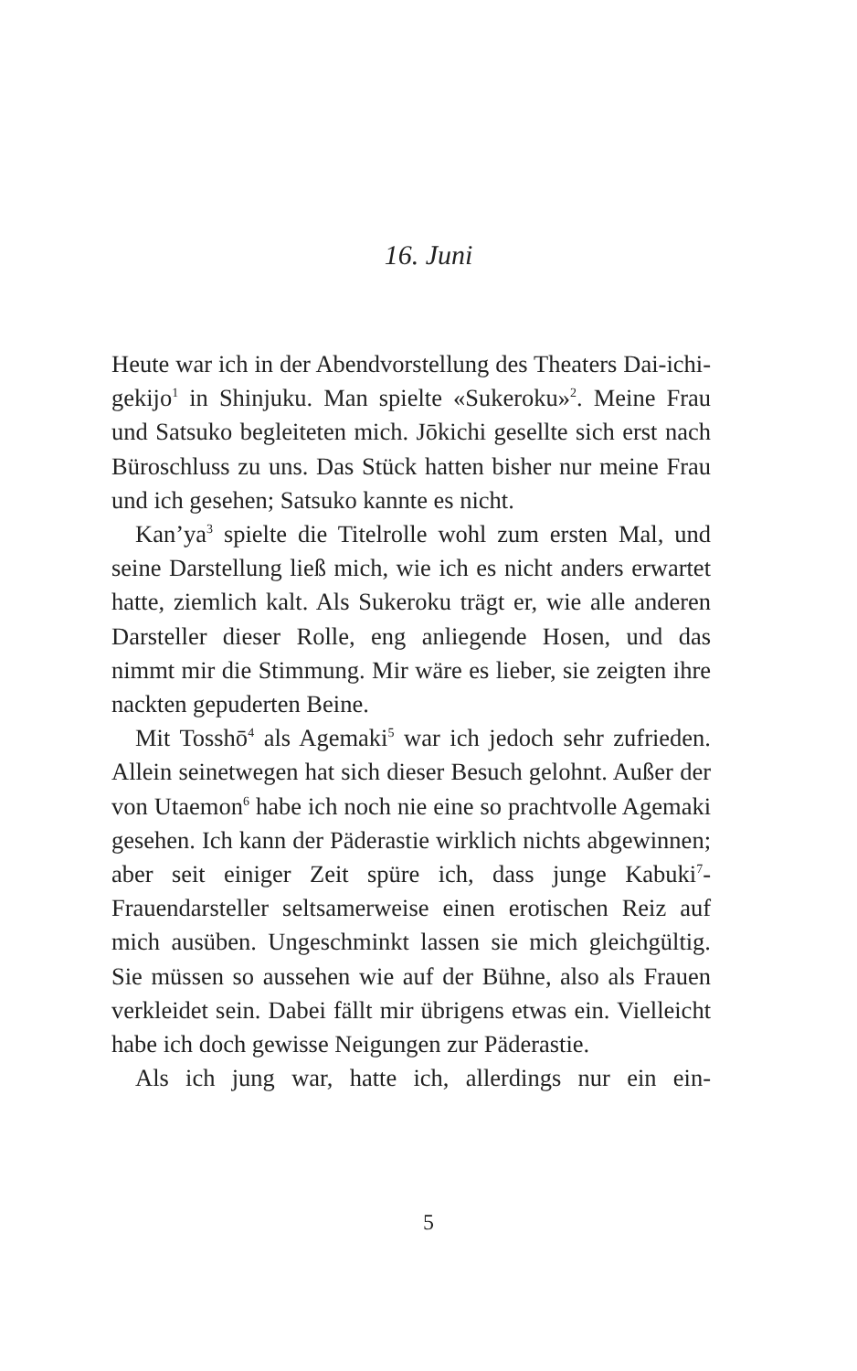16. Juni
Heute war ich in der Abendvorstellung des Theaters Dai-ichi-gekijo<sup>1</sup> in Shinjuku. Man spielte «Sukeroku»<sup>2</sup>. Meine Frau und Satsuko begleiteten mich. Jōkichi gesellte sich erst nach Büroschluss zu uns. Das Stück hatten bisher nur meine Frau und ich gesehen; Satsuko kannte es nicht.
Kan’ya<sup>3</sup> spielte die Titelrolle wohl zum ersten Mal, und seine Darstellung ließ mich, wie ich es nicht anders erwartet hatte, ziemlich kalt. Als Sukeroku trägt er, wie alle anderen Darsteller dieser Rolle, eng anliegende Hosen, und das nimmt mir die Stimmung. Mir wäre es lieber, sie zeigten ihre nackten gepuderten Beine.
Mit Tosshō<sup>4</sup> als Agemaki<sup>5</sup> war ich jedoch sehr zufrieden. Allein seinetwegen hat sich dieser Besuch gelohnt. Außer der von Utaemon<sup>6</sup> habe ich noch nie eine so prachtvolle Agemaki gesehen. Ich kann der Päderastie wirklich nichts abgewinnen; aber seit einiger Zeit spüre ich, dass junge Kabuki<sup>7</sup>-Frauendarsteller seltsamerweise einen erotischen Reiz auf mich ausüben. Ungeschminkt lassen sie mich gleichgültig. Sie müssen so aussehen wie auf der Bühne, also als Frauen verkleidet sein. Dabei fällt mir übrigens etwas ein. Vielleicht habe ich doch gewisse Neigungen zur Päderastie.
Als ich jung war, hatte ich, allerdings nur ein ein-
5